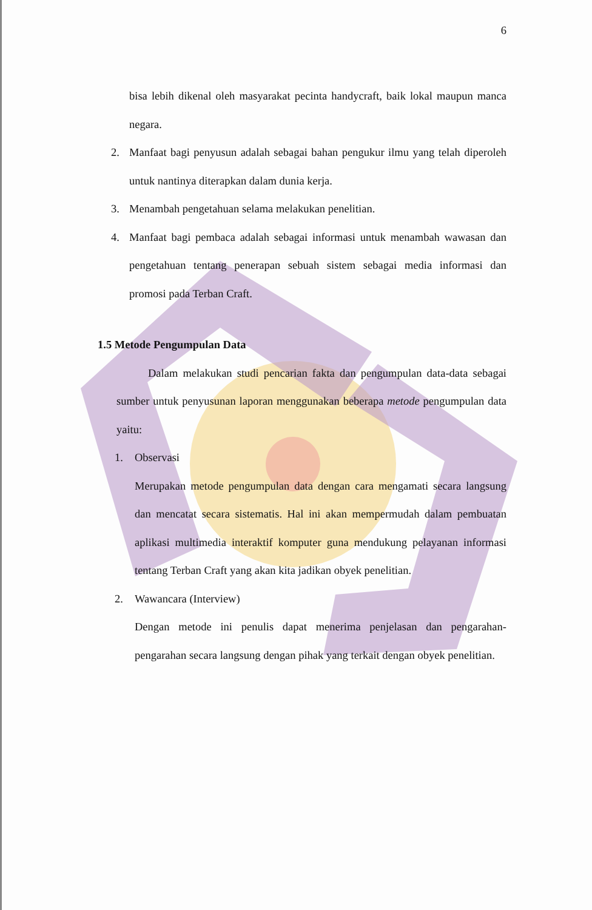6
bisa lebih dikenal oleh masyarakat pecinta handycraft, baik lokal maupun manca negara.
2. Manfaat bagi penyusun adalah sebagai bahan pengukur ilmu yang telah diperoleh untuk nantinya diterapkan dalam dunia kerja.
3. Menambah pengetahuan selama melakukan penelitian.
4. Manfaat bagi pembaca adalah sebagai informasi untuk menambah wawasan dan pengetahuan tentang penerapan sebuah sistem sebagai media informasi dan promosi pada Terban Craft.
1.5 Metode Pengumpulan Data
Dalam melakukan studi pencarian fakta dan pengumpulan data-data sebagai sumber untuk penyusunan laporan menggunakan beberapa metode pengumpulan data yaitu:
1. Observasi
Merupakan metode pengumpulan data dengan cara mengamati secara langsung dan mencatat secara sistematis. Hal ini akan mempermudah dalam pembuatan aplikasi multimedia interaktif komputer guna mendukung pelayanan informasi tentang Terban Craft yang akan kita jadikan obyek penelitian.
2. Wawancara (Interview)
Dengan metode ini penulis dapat menerima penjelasan dan pengarahan-pengarahan secara langsung dengan pihak yang terkait dengan obyek penelitian.